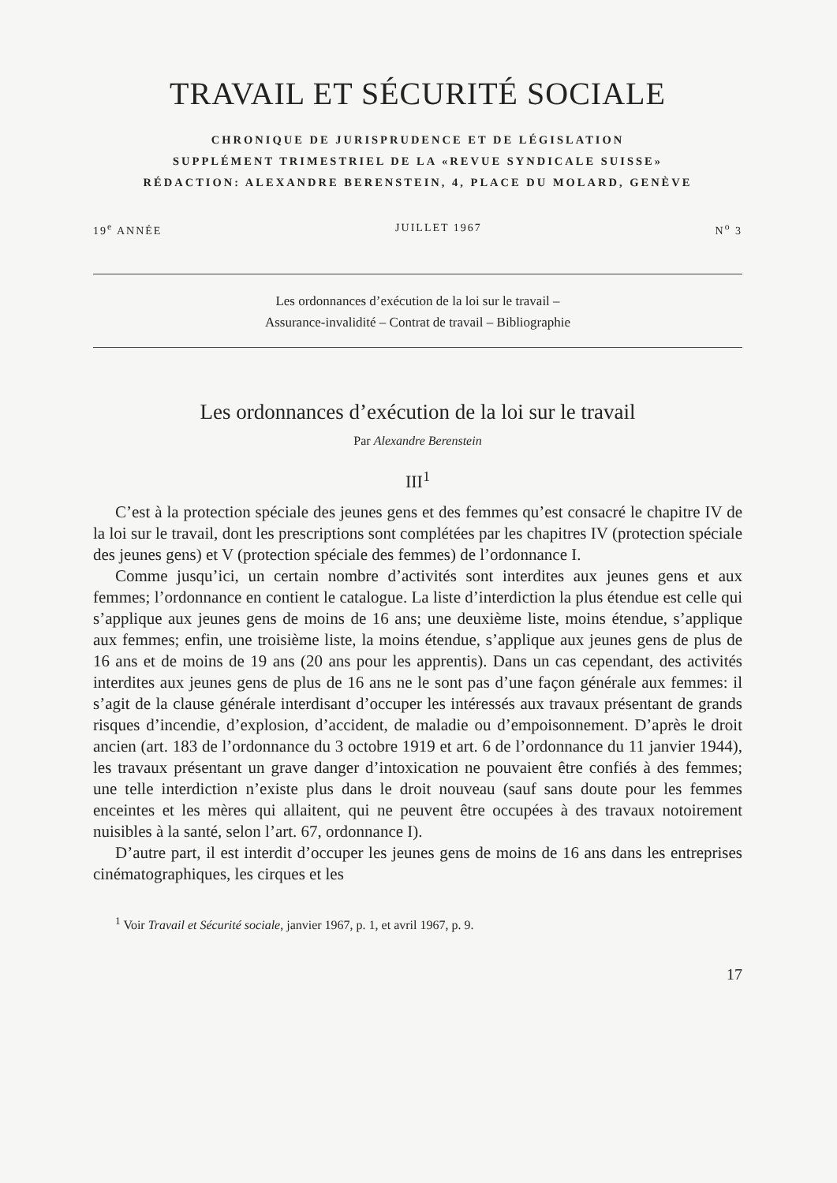TRAVAIL ET SÉCURITÉ SOCIALE
CHRONIQUE DE JURISPRUDENCE ET DE LÉGISLATION
SUPPLÉMENT TRIMESTRIEL DE LA «REVUE SYNDICALE SUISSE»
RÉDACTION: ALEXANDRE BERENSTEIN, 4, PLACE DU MOLARD, GENÈVE
19<sup>e</sup> ANNÉE JUILLET 1967 N<sup>o</sup> 3
Les ordonnances d’exécution de la loi sur le travail –
Assurance-invalidité – Contrat de travail – Bibliographie
Les ordonnances d’exécution de la loi sur le travail
Par Alexandre Berenstein
III<sup>1</sup>
C’est à la protection spéciale des jeunes gens et des femmes qu’est consacré le chapitre IV de la loi sur le travail, dont les prescriptions sont complétées par les chapitres IV (protection spéciale des jeunes gens) et V (protection spéciale des femmes) de l’ordonnance I.
Comme jusqu’ici, un certain nombre d’activités sont interdites aux jeunes gens et aux femmes; l’ordonnance en contient le catalogue. La liste d’interdiction la plus étendue est celle qui s’applique aux jeunes gens de moins de 16 ans; une deuxième liste, moins étendue, s’applique aux femmes; enfin, une troisième liste, la moins étendue, s’applique aux jeunes gens de plus de 16 ans et de moins de 19 ans (20 ans pour les apprentis). Dans un cas cependant, des activités interdites aux jeunes gens de plus de 16 ans ne le sont pas d’une façon générale aux femmes: il s’agit de la clause générale interdisant d’occuper les intéressés aux travaux présentant de grands risques d’incendie, d’explosion, d’accident, de maladie ou d’empoisonnement. D’après le droit ancien (art. 183 de l’ordonnance du 3 octobre 1919 et art. 6 de l’ordonnance du 11 janvier 1944), les travaux présentant un grave danger d’intoxication ne pouvaient être confiés à des femmes; une telle interdiction n’existe plus dans le droit nouveau (sauf sans doute pour les femmes enceintes et les mères qui allaitent, qui ne peuvent être occupées à des travaux notoirement nuisibles à la santé, selon l’art. 67, ordonnance I).
D’autre part, il est interdit d’occuper les jeunes gens de moins de 16 ans dans les entreprises cinématographiques, les cirques et les
<sup>1</sup> Voir Travail et Sécurité sociale, janvier 1967, p. 1, et avril 1967, p. 9.
17